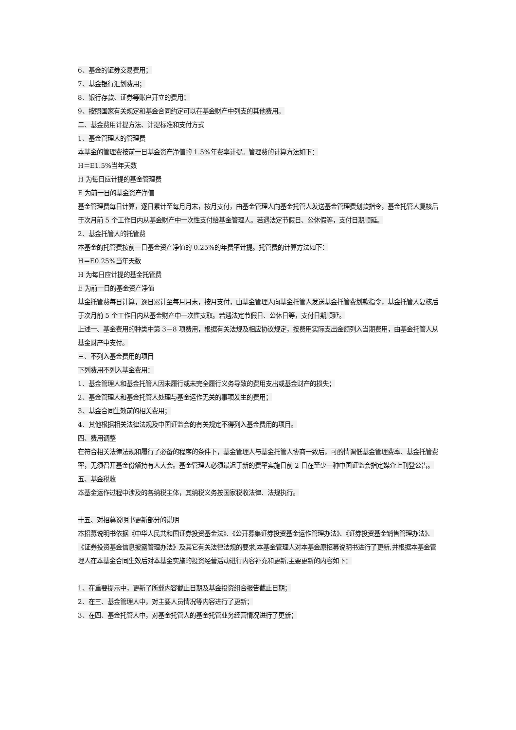6、基金的证券交易费用；
7、基金银行汇划费用；
8、银行存款、证券等账户开立的费用；
9、按照国家有关规定和基金合同约定可以在基金财产中列支的其他费用。
二、基金费用计提方法、计提标准和支付方式
1、基金管理人的管理费
本基金的管理费按前一日基金资产净值的 1.5%年费率计提。管理费的计算方法如下：
H＝E1.5%当年天数
H 为每日应计提的基金管理费
E 为前一日的基金资产净值
基金管理费每日计算，逐日累计至每月月末，按月支付，由基金管理人向基金托管人发送基金管理费划款指令，基金托管人复核后于次月前 5 个工作日内从基金财产中一次性支付给基金管理人。若遇法定节假日、公休假等，支付日期顺延。
2、基金托管人的托管费
本基金的托管费按前一日基金资产净值的 0.25%的年费率计提。托管费的计算方法如下：
H＝E0.25%当年天数
H 为每日应计提的基金托管费
E 为前一日的基金资产净值
基金托管费每日计算，逐日累计至每月月末，按月支付，由基金管理人向基金托管人发送基金托管费划款指令，基金托管人复核后于次月前 5 个工作日内从基金财产中一次性支取。若遇法定节假日、公休日等，支付日期顺延。
上述一、基金费用的种类中第 3－8 项费用，根据有关法规及相应协议规定，按费用实际支出金额列入当期费用，由基金托管人从基金财产中支付。
三、不列入基金费用的项目
下列费用不列入基金费用：
1、基金管理人和基金托管人因未履行或未完全履行义务导致的费用支出或基金财产的损失；
2、基金管理人和基金托管人处理与基金运作无关的事项发生的费用；
3、基金合同生效前的相关费用；
4、其他根据相关法律法规及中国证监会的有关规定不得列入基金费用的项目。
四、费用调整
在符合相关法律法规和履行了必备的程序的条件下，基金管理人与基金托管人协商一致后，可酌情调低基金管理费率、基金托管费率，无须召开基金份额持有人大会。基金管理人必须最迟于新的费率实施日前 2 日在至少一种中国证监会指定媒介上刊登公告。
五、基金税收
本基金运作过程中涉及的各纳税主体，其纳税义务按国家税收法律、法规执行。
十五、对招募说明书更新部分的说明
本招募说明书依据《中华人民共和国证券投资基金法》、《公开募集证券投资基金运作管理办法》、《证券投资基金销售管理办法》、《证券投资基金信息披露管理办法》及其它有关法律法规的要求,本基金管理人对本基金原招募说明书进行了更新,并根据本基金管理人在本基金合同生效后对本基金实施的投资经营活动进行内容补充和更新,主要更新的内容如下：
1、在重要提示中，更新了所载内容截止日期及基金投资组合报告截止日期；
2、在三、基金管理人中，对主要人员情况等内容进行了更新；
3、在四、基金托管人中，对基金托管人的基金托管业务经营情况进行了更新；